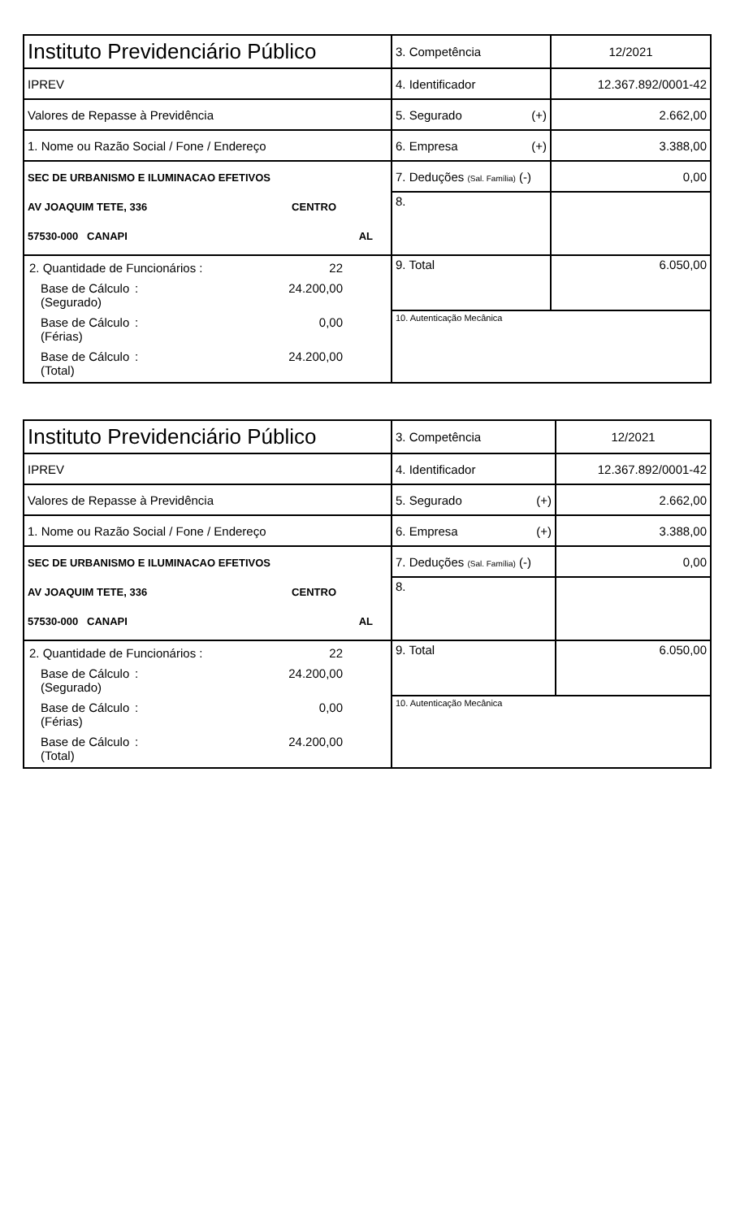| Instituto Previdenciário Público | 3. Competência | 12/2021 |
| IPREV | 4. Identificador | 12.367.892/0001-42 |
| Valores de Repasse à Previdência | 5. Segurado (+) | 2.662,00 |
| 1. Nome ou Razão Social / Fone / Endereço | 6. Empresa (+) | 3.388,00 |
| SEC DE URBANISMO E ILUMINACAO EFETIVOS AV JOAQUIM TETE, 336 CENTRO 57530-000 CANAPI AL | 7. Deduções (Sal. Família) (-) | 0,00 |
| | 8. | |
| / 2. Quantidade de Funcionários : / / 22 / / Base de Cálculo (Segurado) / : / 24.200,00 / / Base de Cálculo (Férias) / : / 0,00 / / Base de Cálculo (Total) / : / 24.200,00 / | 9. Total | 6.050,00 |
| | 10. Autenticação Mecânica | |
| Instituto Previdenciário Público | 3. Competência | 12/2021 |
| IPREV | 4. Identificador | 12.367.892/0001-42 |
| Valores de Repasse à Previdência | 5. Segurado (+) | 2.662,00 |
| 1. Nome ou Razão Social / Fone / Endereço | 6. Empresa (+) | 3.388,00 |
| SEC DE URBANISMO E ILUMINACAO EFETIVOS AV JOAQUIM TETE, 336 CENTRO 57530-000 CANAPI AL | 7. Deduções (Sal. Família) (-) | 0,00 |
| | 8. | |
| / 2. Quantidade de Funcionários : / / 22 / / Base de Cálculo (Segurado) / : / 24.200,00 / / Base de Cálculo (Férias) / : / 0,00 / / Base de Cálculo (Total) / : / 24.200,00 / | 9. Total | 6.050,00 |
| | 10. Autenticação Mecânica | |